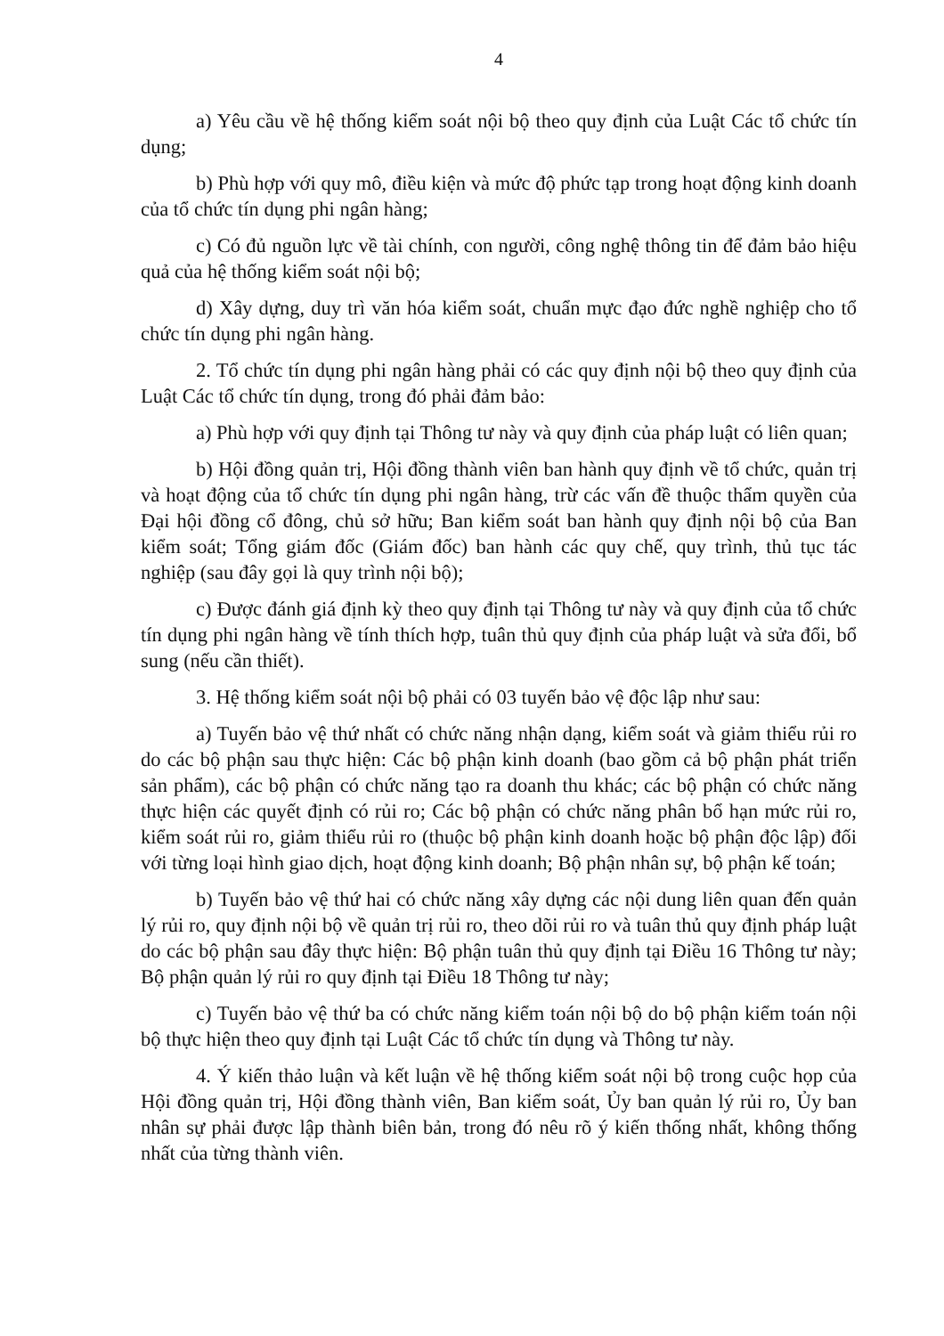4
a) Yêu cầu về hệ thống kiểm soát nội bộ theo quy định của Luật Các tổ chức tín dụng;
b) Phù hợp với quy mô, điều kiện và mức độ phức tạp trong hoạt động kinh doanh của tổ chức tín dụng phi ngân hàng;
c) Có đủ nguồn lực về tài chính, con người, công nghệ thông tin để đảm bảo hiệu quả của hệ thống kiểm soát nội bộ;
d) Xây dựng, duy trì văn hóa kiểm soát, chuẩn mực đạo đức nghề nghiệp cho tổ chức tín dụng phi ngân hàng.
2. Tổ chức tín dụng phi ngân hàng phải có các quy định nội bộ theo quy định của Luật Các tổ chức tín dụng, trong đó phải đảm bảo:
a) Phù hợp với quy định tại Thông tư này và quy định của pháp luật có liên quan;
b) Hội đồng quản trị, Hội đồng thành viên ban hành quy định về tổ chức, quản trị và hoạt động của tổ chức tín dụng phi ngân hàng, trừ các vấn đề thuộc thẩm quyền của Đại hội đồng cổ đông, chủ sở hữu; Ban kiểm soát ban hành quy định nội bộ của Ban kiểm soát; Tổng giám đốc (Giám đốc) ban hành các quy chế, quy trình, thủ tục tác nghiệp (sau đây gọi là quy trình nội bộ);
c) Được đánh giá định kỳ theo quy định tại Thông tư này và quy định của tổ chức tín dụng phi ngân hàng về tính thích hợp, tuân thủ quy định của pháp luật và sửa đổi, bổ sung (nếu cần thiết).
3. Hệ thống kiểm soát nội bộ phải có 03 tuyến bảo vệ độc lập như sau:
a) Tuyến bảo vệ thứ nhất có chức năng nhận dạng, kiểm soát và giảm thiểu rủi ro do các bộ phận sau thực hiện: Các bộ phận kinh doanh (bao gồm cả bộ phận phát triển sản phẩm), các bộ phận có chức năng tạo ra doanh thu khác; các bộ phận có chức năng thực hiện các quyết định có rủi ro; Các bộ phận có chức năng phân bổ hạn mức rủi ro, kiểm soát rủi ro, giảm thiểu rủi ro (thuộc bộ phận kinh doanh hoặc bộ phận độc lập) đối với từng loại hình giao dịch, hoạt động kinh doanh; Bộ phận nhân sự, bộ phận kế toán;
b) Tuyến bảo vệ thứ hai có chức năng xây dựng các nội dung liên quan đến quản lý rủi ro, quy định nội bộ về quản trị rủi ro, theo dõi rủi ro và tuân thủ quy định pháp luật do các bộ phận sau đây thực hiện: Bộ phận tuân thủ quy định tại Điều 16 Thông tư này; Bộ phận quản lý rủi ro quy định tại Điều 18 Thông tư này;
c) Tuyến bảo vệ thứ ba có chức năng kiểm toán nội bộ do bộ phận kiểm toán nội bộ thực hiện theo quy định tại Luật Các tổ chức tín dụng và Thông tư này.
4. Ý kiến thảo luận và kết luận về hệ thống kiểm soát nội bộ trong cuộc họp của Hội đồng quản trị, Hội đồng thành viên, Ban kiểm soát, Ủy ban quản lý rủi ro, Ủy ban nhân sự phải được lập thành biên bản, trong đó nêu rõ ý kiến thống nhất, không thống nhất của từng thành viên.